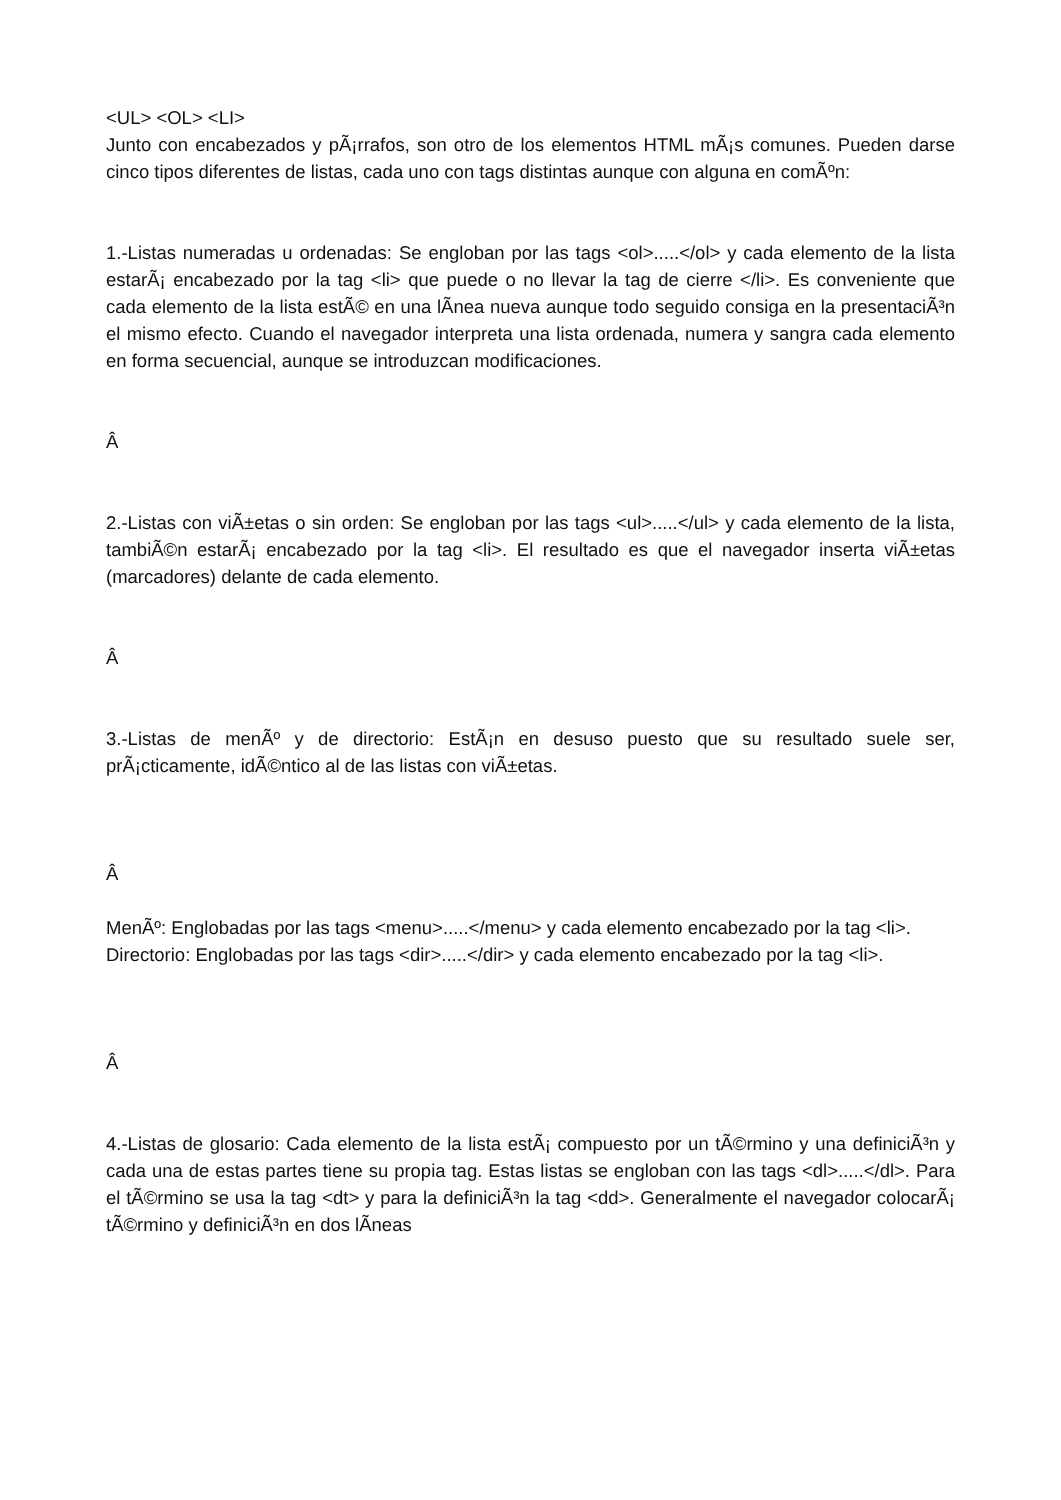<UL> <OL> <LI>
Junto con encabezados y pÃ¡rrafos, son otro de los elementos HTML mÃ¡s comunes. Pueden darse cinco tipos diferentes de listas, cada uno con tags distintas aunque con alguna en comÃºn:
1.-Listas numeradas u ordenadas: Se engloban por las tags <ol>.....</ol> y cada elemento de la lista estarÃ¡ encabezado por la tag <li> que puede o no llevar la tag de cierre </li>. Es conveniente que cada elemento de la lista estÃ© en una lÃ­nea nueva aunque todo seguido consiga en la presentaciÃ³n el mismo efecto. Cuando el navegador interpreta una lista ordenada, numera y sangra cada elemento en forma secuencial, aunque se introduzcan modificaciones.
Â
2.-Listas con viÃ±etas o sin orden: Se engloban por las tags <ul>.....</ul> y cada elemento de la lista, tambiÃ©n estarÃ¡ encabezado por la tag <li>. El resultado es que el navegador inserta viÃ±etas (marcadores) delante de cada elemento.
Â
3.-Listas de menÃº y de directorio: EstÃ¡n en desuso puesto que su resultado suele ser, prÃ¡cticamente, idÃ©ntico al de las listas con viÃ±etas.
Â
MenÃº: Englobadas por las tags <menu>.....</menu> y cada elemento encabezado por la tag <li>.
Directorio: Englobadas por las tags <dir>.....</dir> y cada elemento encabezado por la tag <li>.
Â
4.-Listas de glosario: Cada elemento de la lista estÃ¡ compuesto por un tÃ©rmino y una definiciÃ³n y cada una de estas partes tiene su propia tag. Estas listas se engloban con las tags <dl>.....</dl>. Para el tÃ©rmino se usa la tag <dt> y para la definiciÃ³n la tag <dd>. Generalmente el navegador colocarÃ¡ tÃ©rmino y definiciÃ³n en dos lÃ­neas